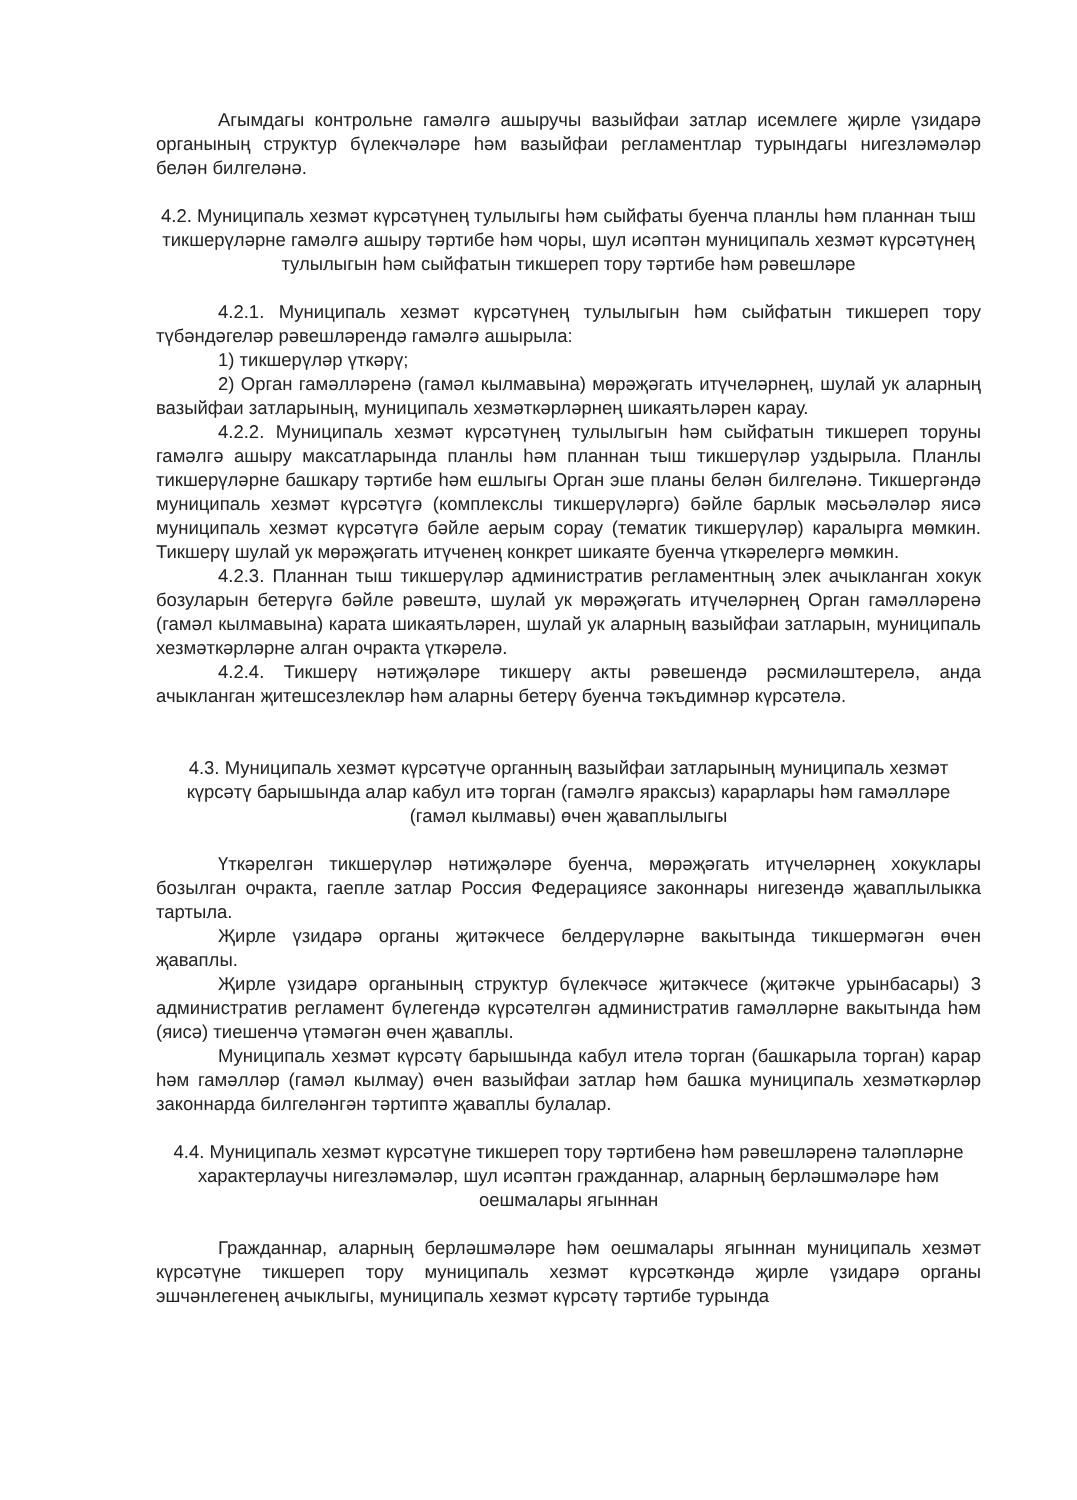Агымдагы контрольне гамәлгә ашыручы вазыйфаи затлар исемлеге җирле үзидарә органының структур бүлекчәләре һәм вазыйфаи регламентлар турындагы нигезләмәләр белән билгеләнә.
4.2. Муниципаль хезмәт күрсәтүнең тулылыгы һәм сыйфаты буенча планлы һәм планнан тыш тикшерүләрне гамәлгә ашыру тәртибе һәм чоры, шул исәптән муниципаль хезмәт күрсәтүнең тулылыгын һәм сыйфатын тикшереп тору тәртибе һәм рәвешләре
4.2.1. Муниципаль хезмәт күрсәтүнең тулылыгын һәм сыйфатын тикшереп тору түбәндәгеләр рәвешләрендә гамәлгә ашырыла:
1) тикшерүләр үткәрү;
2) Орган гамәлләренә (гамәл кылмавына) мөрәҗәгать итүчеләрнең, шулай ук аларның вазыйфаи затларының, муниципаль хезмәткәрләрнең шикаятьләрен карау.
4.2.2. Муниципаль хезмәт күрсәтүнең тулылыгын һәм сыйфатын тикшереп торуны гамәлгә ашыру максатларында планлы һәм планнан тыш тикшерүләр уздырыла. Планлы тикшерүләрне башкару тәртибе һәм ешлыгы Орган эше планы белән билгеләнә. Тикшергәндә муниципаль хезмәт күрсәтүгә (комплекслы тикшерүләргә) бәйле барлык мәсьәләләр яисә муниципаль хезмәт күрсәтүгә бәйле аерым сорау (тематик тикшерүләр) каралырга мөмкин. Тикшерү шулай ук мөрәҗәгать итүченең конкрет шикаяте буенча үткәрелергә мөмкин.
4.2.3. Планнан тыш тикшерүләр административ регламентның элек ачыкланган хокук бозуларын бетерүгә бәйле рәвештә, шулай ук мөрәҗәгать итүчеләрнең Орган гамәлләренә (гамәл кылмавына) карата шикаятьләрен, шулай ук аларның вазыйфаи затларын, муниципаль хезмәткәрләрне алган очракта үткәрелә.
4.2.4. Тикшерү нәтиҗәләре тикшерү акты рәвешендә рәсмиләштерелә, анда ачыкланган җитешсезлекләр һәм аларны бетерү буенча тәкъдимнәр күрсәтелә.
4.3. Муниципаль хезмәт күрсәтүче органның вазыйфаи затларының муниципаль хезмәт күрсәтү барышында алар кабул итә торган (гамәлгә яраксыз) карарлары һәм гамәлләре (гамәл кылмавы) өчен җаваплылыгы
Үткәрелгән тикшерүләр нәтиҗәләре буенча, мөрәҗәгать итүчеләрнең хокуклары бозылган очракта, гаепле затлар Россия Федерациясе законнары нигезендә җаваплылыкка тартыла.
Җирле үзидарә органы җитәкчесе белдерүләрне вакытында тикшермәгән өчен җаваплы.
Җирле үзидарә органының структур бүлекчәсе җитәкчесе (җитәкче урынбасары) 3 административ регламент бүлегендә күрсәтелгән административ гамәлләрне вакытында һәм (яисә) тиешенчә үтәмәгән өчен җаваплы.
Муниципаль хезмәт күрсәтү барышында кабул ителә торган (башкарыла торган) карар һәм гамәлләр (гамәл кылмау) өчен вазыйфаи затлар һәм башка муниципаль хезмәткәрләр законнарда билгеләнгән тәртиптә җаваплы булалар.
4.4. Муниципаль хезмәт күрсәтүне тикшереп тору тәртибенә һәм рәвешләренә таләпләрне характерлаучы нигезләмәләр, шул исәптән гражданнар, аларның берләшмәләре һәм оешмалары ягыннан
Гражданнар, аларның берләшмәләре һәм оешмалары ягыннан муниципаль хезмәт күрсәтүне тикшереп тору муниципаль хезмәт күрсәткәндә җирле үзидарә органы эшчәнлегенең ачыклыгы, муниципаль хезмәт күрсәтү тәртибе турында